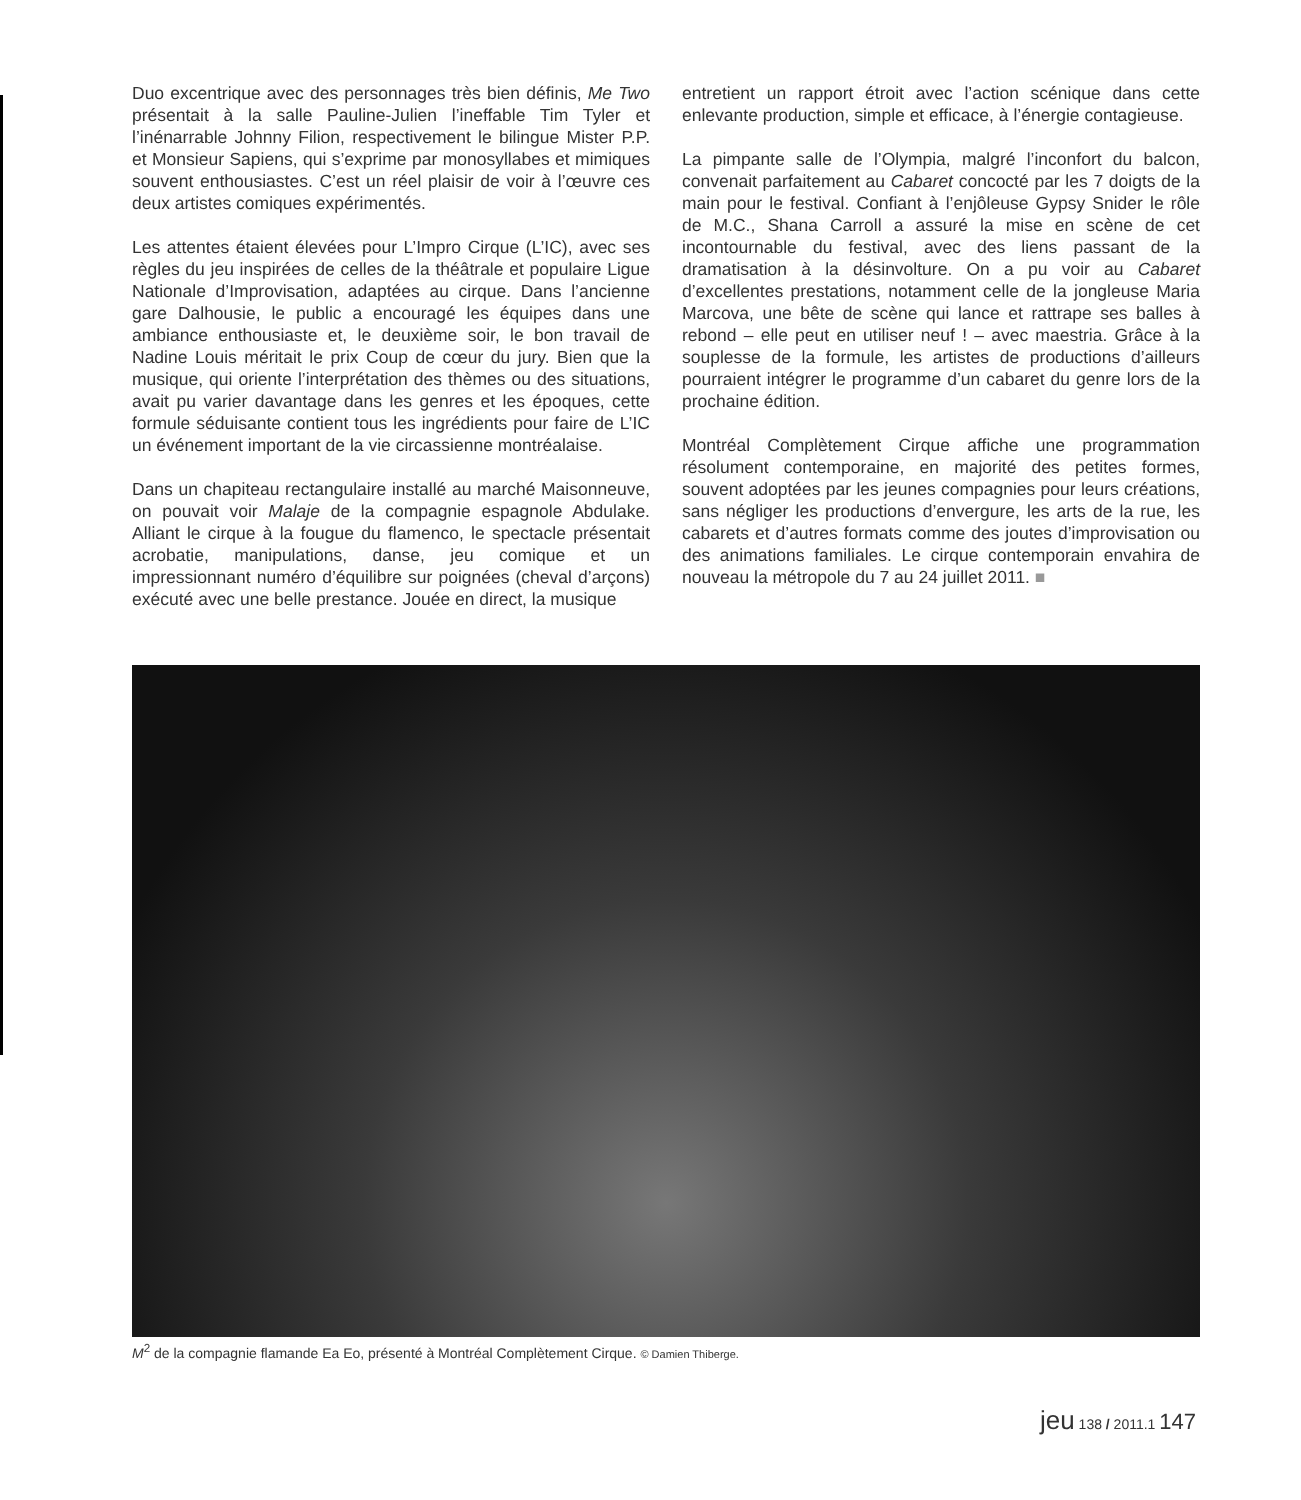Duo excentrique avec des personnages très bien définis, Me Two présentait à la salle Pauline-Julien l’ineffable Tim Tyler et l’inénarrable Johnny Filion, respectivement le bilingue Mister P.P. et Monsieur Sapiens, qui s’exprime par monosyllabes et mimiques souvent enthousiastes. C’est un réel plaisir de voir à l’œuvre ces deux artistes comiques expérimentés.
Les attentes étaient élevées pour L’Impro Cirque (L’IC), avec ses règles du jeu inspirées de celles de la théâtrale et populaire Ligue Nationale d’Improvisation, adaptées au cirque. Dans l’ancienne gare Dalhousie, le public a encouragé les équipes dans une ambiance enthousiaste et, le deuxième soir, le bon travail de Nadine Louis méritait le prix Coup de cœur du jury. Bien que la musique, qui oriente l’interprétation des thèmes ou des situations, avait pu varier davantage dans les genres et les époques, cette formule séduisante contient tous les ingrédients pour faire de L’IC un événement important de la vie circassienne montréalaise.
Dans un chapiteau rectangulaire installé au marché Maisonneuve, on pouvait voir Malaje de la compagnie espagnole Abdulake. Alliant le cirque à la fougue du flamenco, le spectacle présentait acrobatie, manipulations, danse, jeu comique et un impressionnant numéro d’équilibre sur poignées (cheval d’arçons) exécuté avec une belle prestance. Jouée en direct, la musique
entretient un rapport étroit avec l’action scénique dans cette enlevante production, simple et efficace, à l’énergie contagieuse.
La pimpante salle de l’Olympia, malgré l’inconfort du balcon, convenait parfaitement au Cabaret concocté par les 7 doigts de la main pour le festival. Confiant à l’enjôleuse Gypsy Snider le rôle de M.C., Shana Carroll a assuré la mise en scène de cet incontournable du festival, avec des liens passant de la dramatisation à la désinvolture. On a pu voir au Cabaret d’excellentes prestations, notamment celle de la jongleuse Maria Marcova, une bête de scène qui lance et rattrape ses balles à rebond – elle peut en utiliser neuf ! – avec maestria. Grâce à la souplesse de la formule, les artistes de productions d’ailleurs pourraient intégrer le programme d’un cabaret du genre lors de la prochaine édition.
Montréal Complètement Cirque affiche une programmation résolument contemporaine, en majorité des petites formes, souvent adoptées par les jeunes compagnies pour leurs créations, sans négliger les productions d’envergure, les arts de la rue, les cabarets et d’autres formats comme des joutes d’improvisation ou des animations familiales. Le cirque contemporain envahira de nouveau la métropole du 7 au 24 juillet 2011. ■
M<sup>2</sup> de la compagnie flamande Ea Eo, présenté à Montréal Complètement Cirque. © Damien Thiberge.
jeu 138 / 2011.1 147